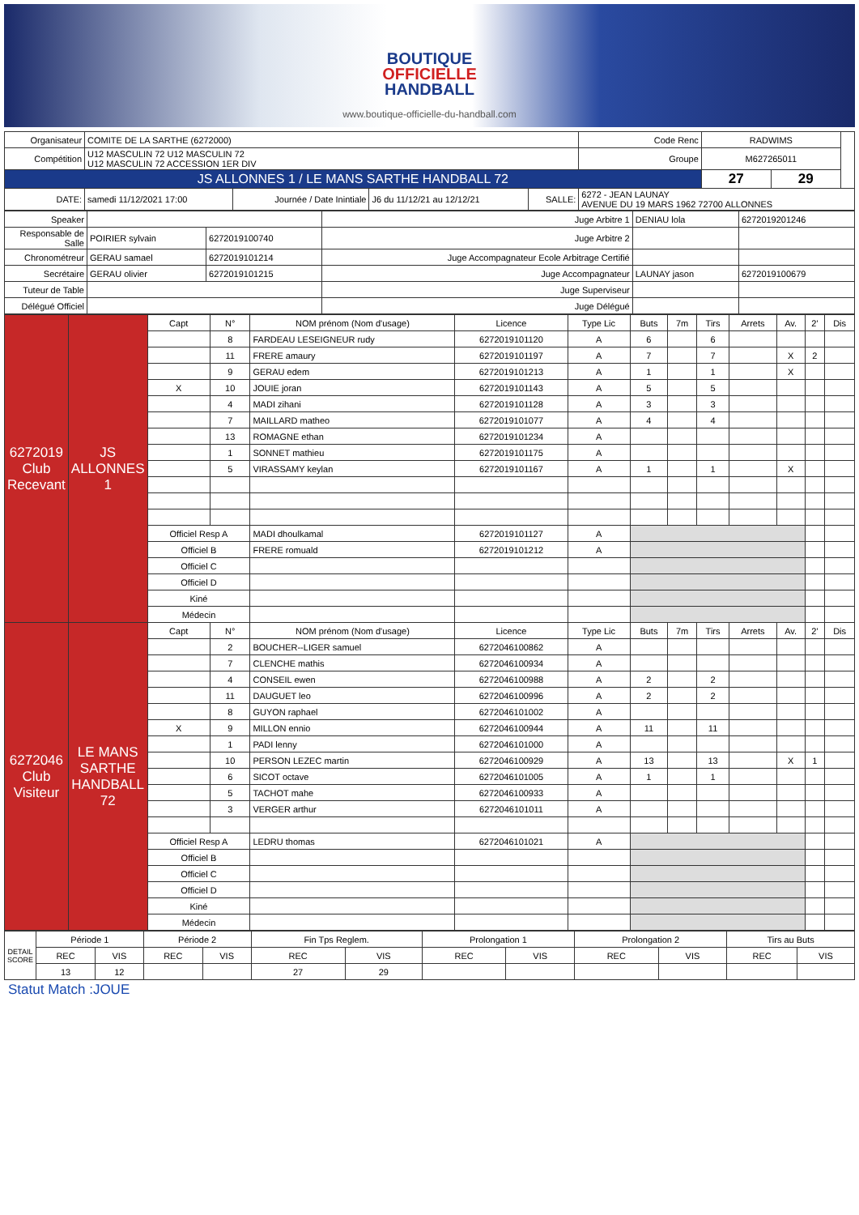BOUTIQUE
OFFICIELLE
HANDBALL
www.boutique-officielle-du-handball.com
| Organisateur | COMITE DE LA SARTHE (6272000) | | | | | Code Renc | RADWIMS | | |
| Compétition | U12 MASCULIN 72 U12 MASCULIN 72 U12 MASCULIN 72 ACCESSION 1ER DIV | | | | | Groupe | M627265011 | | |
| JS ALLONNES 1 / LE MANS SARTHE HANDBALL 72 | | | | | | | 27 | 29 | |
| DATE: | samedi 11/12/2021 17:00 | Journée / Date Inintiale | J6 du 11/12/21 au 12/12/21 | SALLE: | 6272 - JEAN LAUNAY AVENUE DU 19 MARS 1962 72700 ALLONNES | | | | |
| Speaker | | | Juge Arbitre 1 | DENIAU lola | 6272019201246 |
| Responsable de Salle | POIRIER sylvain | 6272019100740 | Juge Arbitre 2 | | |
| Chronométreur | GERAU samael | 6272019101214 | Juge Accompagnateur Ecole Arbitrage Certifié | | |
| Secrétaire | GERAU olivier | 6272019101215 | Juge Accompagnateur | LAUNAY jason | 6272019100679 |
| Tuteur de Table | | | Juge Superviseur | | |
| Délégué Officiel | | | Juge Délégué | | |
| 6272019 Club Recevant | JS ALLONNES 1 | Capt | N° | NOM prénom (Nom d'usage) | Licence | Type Lic | Buts | 7m | Tirs | Arrets | Av. | 2' | Dis |
| | | | 8 | FARDEAU LESEIGNEUR rudy | 6272019101120 | A | 6 | | 6 | | | | |
| | | | 11 | FRERE amaury | 6272019101197 | A | 7 | | 7 | | X | 2 | |
| | | | 9 | GERAU edem | 6272019101213 | A | 1 | | 1 | | X | | |
| | | X | 10 | JOUIE joran | 6272019101143 | A | 5 | | 5 | | | | |
| | | | 4 | MADI zihani | 6272019101128 | A | 3 | | 3 | | | | |
| | | | 7 | MAILLARD matheo | 6272019101077 | A | 4 | | 4 | | | | |
| | | | 13 | ROMAGNE ethan | 6272019101234 | A | | | | | | | |
| | | | 1 | SONNET mathieu | 6272019101175 | A | | | | | | | |
| | | | 5 | VIRASSAMY keylan | 6272019101167 | A | 1 | | 1 | | X | | |
| | | Officiel Resp A | | MADI dhoulkamal | 6272019101127 | A | | | | | | | |
| | | Officiel B | | FRERE romuald | 6272019101212 | A | | | | | | | |
| | | Officiel C | | | | | | | | | | | |
| | | Officiel D | | | | | | | | | | | |
| | | Kiné | | | | | | | | | | | |
| | | Médecin | | | | | | | | | | | |
| 6272046 Club Visiteur | LE MANS SARTHE HANDBALL 72 | Capt | N° | NOM prénom (Nom d'usage) | Licence | Type Lic | Buts | 7m | Tirs | Arrets | Av. | 2' | Dis |
| | | | 2 | BOUCHER--LIGER samuel | 6272046100862 | A | | | | | | | |
| | | | 7 | CLENCHE mathis | 6272046100934 | A | | | | | | | |
| | | | 4 | CONSEIL ewen | 6272046100988 | A | 2 | | 2 | | | | |
| | | | 11 | DAUGUET leo | 6272046100996 | A | 2 | | 2 | | | | |
| | | | 8 | GUYON raphael | 6272046101002 | A | | | | | | | |
| | | X | 9 | MILLON ennio | 6272046100944 | A | 11 | | 11 | | | | |
| | | | 1 | PADI lenny | 6272046101000 | A | | | | | | | |
| | | | 10 | PERSON LEZEC martin | 6272046100929 | A | 13 | | 13 | | X | 1 | |
| | | | 6 | SICOT octave | 6272046101005 | A | 1 | | 1 | | | | |
| | | | 5 | TACHOT mahe | 6272046100933 | A | | | | | | | |
| | | | 3 | VERGER arthur | 6272046101011 | A | | | | | | | |
| | | Officiel Resp A | | LEDRU thomas | 6272046101021 | A | | | | | | | |
| | | Officiel B | | | | | | | | | | | |
| | | Officiel C | | | | | | | | | | | |
| | | Officiel D | | | | | | | | | | | |
| | | Kiné | | | | | | | | | | | |
| | | Médecin | | | | | | | | | | | |
| DETAIL SCORE | Période 1 | | Période 2 | | Fin Tps Reglem. | | Prolongation 1 | | Prolongation 2 | | Tirs au Buts | |
| | REC | VIS | REC | VIS | REC | VIS | REC | VIS | REC | VIS | REC | VIS |
| | 13 | 12 | | | 27 | 29 | | | | | | |
Statut Match :JOUE